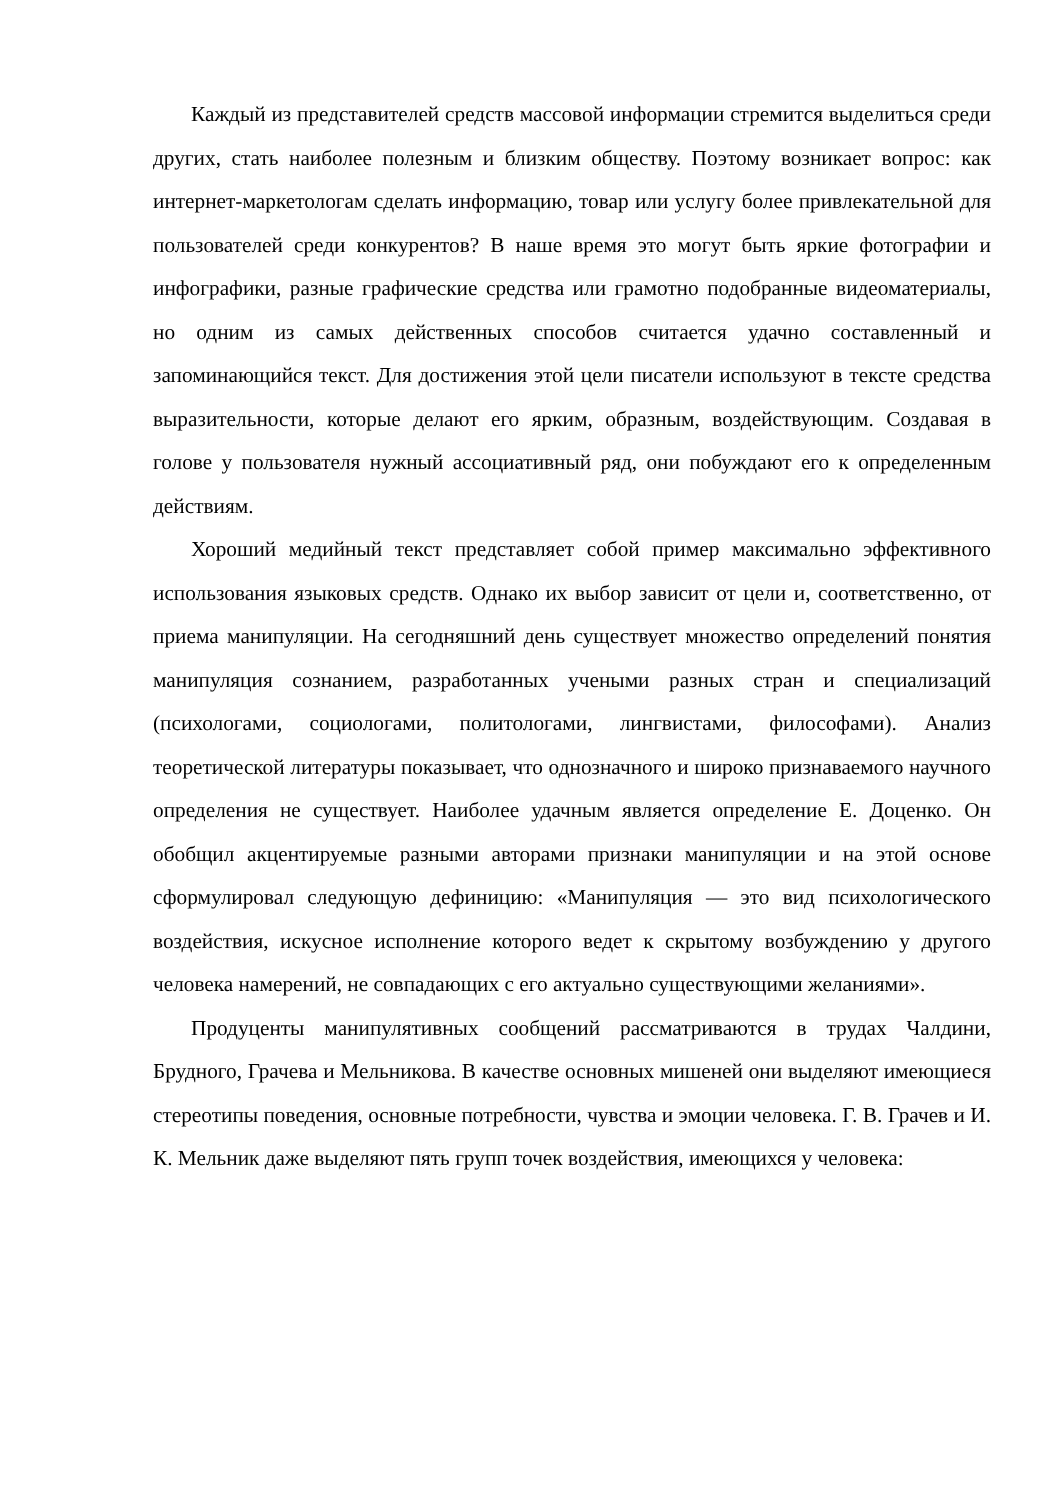Каждый из представителей средств массовой информации стремится выделиться среди других, стать наиболее полезным и близким обществу. Поэтому возникает вопрос: как интернет-маркетологам сделать информацию, товар или услугу более привлекательной для пользователей среди конкурентов? В наше время это могут быть яркие фотографии и инфографики, разные графические средства или грамотно подобранные видеоматериалы, но одним из самых действенных способов считается удачно составленный и запоминающийся текст. Для достижения этой цели писатели используют в тексте средства выразительности, которые делают его ярким, образным, воздействующим. Создавая в голове у пользователя нужный ассоциативный ряд, они побуждают его к определенным действиям.
Хороший медийный текст представляет собой пример максимально эффективного использования языковых средств. Однако их выбор зависит от цели и, соответственно, от приема манипуляции. На сегодняшний день существует множество определений понятия манипуляция сознанием, разработанных учеными разных стран и специализаций (психологами, социологами, политологами, лингвистами, философами). Анализ теоретической литературы показывает, что однозначного и широко признаваемого научного определения не существует. Наиболее удачным является определение Е. Доценко. Он обобщил акцентируемые разными авторами признаки манипуляции и на этой основе сформулировал следующую дефиницию: «Манипуляция — это вид психологического воздействия, искусное исполнение которого ведет к скрытому возбуждению у другого человека намерений, не совпадающих с его актуально существующими желаниями».
Продуценты манипулятивных сообщений рассматриваются в трудах Чалдини, Брудного, Грачева и Мельникова. В качестве основных мишеней они выделяют имеющиеся стереотипы поведения, основные потребности, чувства и эмоции человека. Г. В. Грачев и И. К. Мельник даже выделяют пять групп точек воздействия, имеющихся у человека: